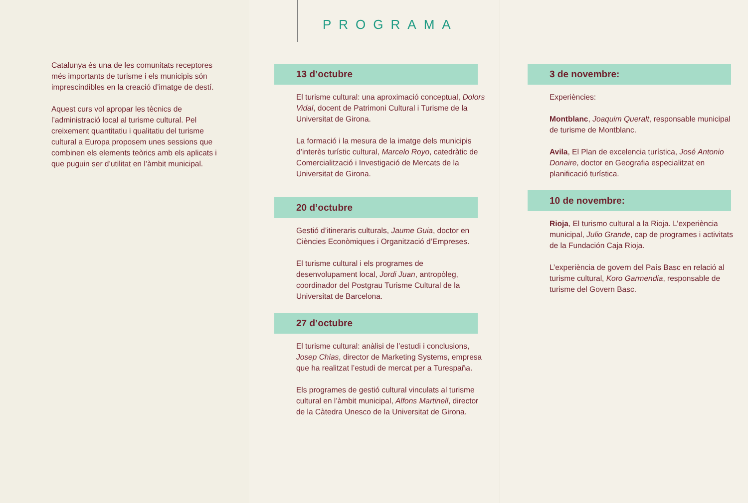Catalunya és una de les comunitats receptores més importants de turisme i els municipis són imprescindibles en la creació d’imatge de destí.
Aquest curs vol apropar les tècnics de l’administració local al turisme cultural. Pel creixement quantitatiu i qualitatiu del turisme cultural a Europa proposem unes sessions que combinen els elements teòrics amb els aplicats i que puguin ser d’utilitat en l’àmbit municipal.
PROGRAMA
13 d’octubre
El turisme cultural: una aproximació conceptual, Dolors Vidal, docent de Patrimoni Cultural i Turisme de la Universitat de Girona.
La formació i la mesura de la imatge dels municipis d’interès turístic cultural, Marcelo Royo, catedràtic de Comercialització i Investigació de Mercats de la Universitat de Girona.
20 d’octubre
Gestió d’itineraris culturals, Jaume Guia, doctor en Ciències Econòmiques i Organització d’Empreses.
El turisme cultural i els programes de desenvolupament local, Jordi Juan, antropòleg, coordinador del Postgrau Turisme Cultural de la Universitat de Barcelona.
27 d’octubre
El turisme cultural: anàlisi de l’estudi i conclusions, Josep Chias, director de Marketing Systems, empresa que ha realitzat l’estudi de mercat per a Turespaña.
Els programes de gestió cultural vinculats al turisme cultural en l’àmbit municipal, Alfons Martinell, director de la Càtedra Unesco de la Universitat de Girona.
3 de novembre:
Experiències:
Montblanc, Joaquim Queralt, responsable municipal de turisme de Montblanc.
Avila, El Plan de excelencia turística, José Antonio Donaire, doctor en Geografia especialitzat en planificació turística.
10 de novembre:
Rioja, El turismo cultural a la Rioja. L’experiència municipal, Julio Grande, cap de programes i activitats de la Fundación Caja Rioja.
L’experiència de govern del País Basc en relació al turisme cultural, Koro Garmendia, responsable de turisme del Govern Basc.